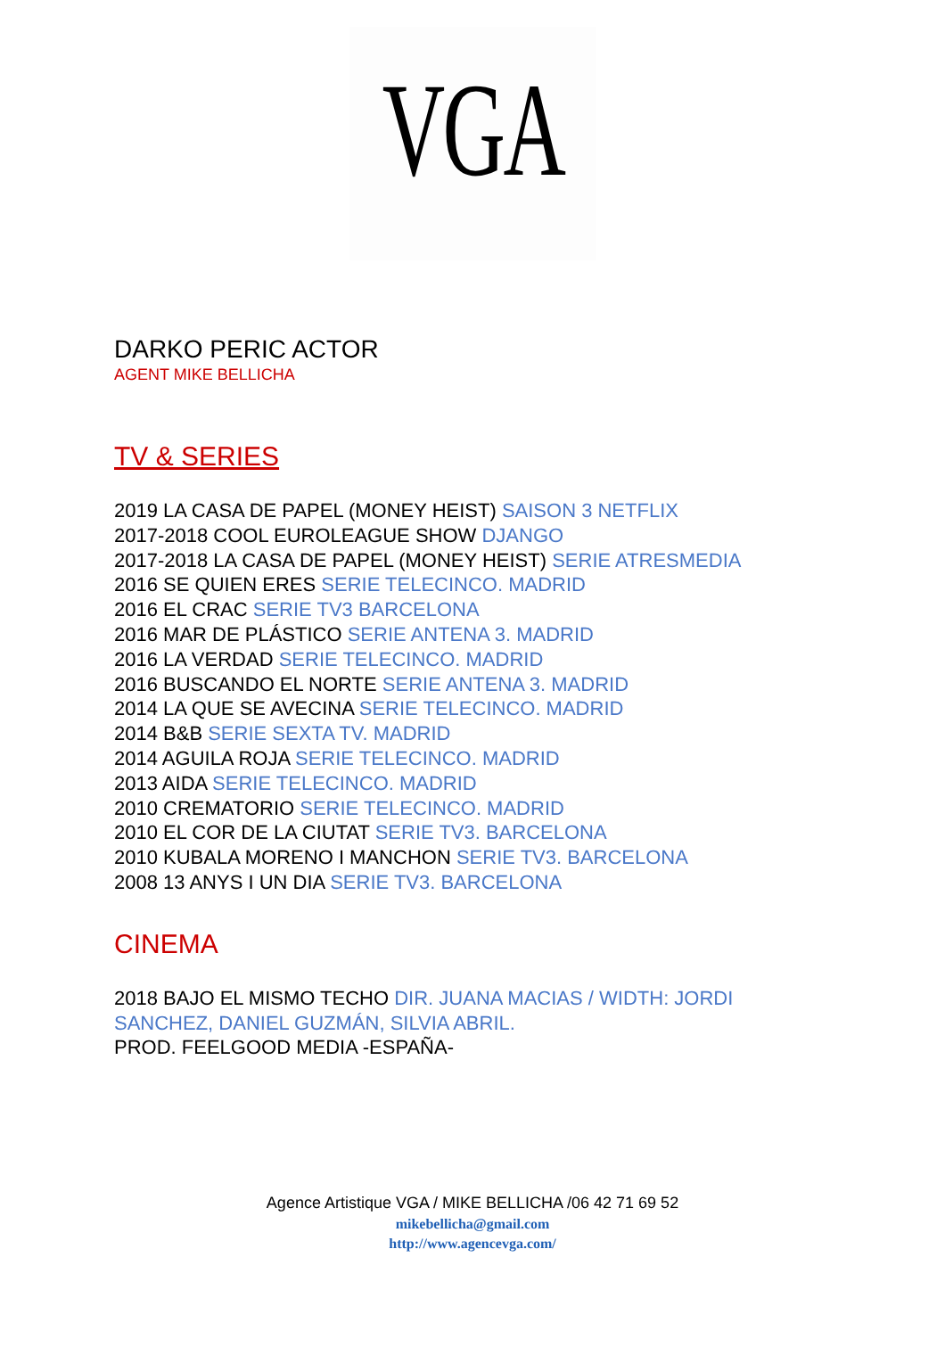VGA
DARKO PERIC ACTOR
AGENT MIKE BELLICHA
TV & SERIES
2019 LA CASA DE PAPEL (MONEY HEIST) SAISON 3 NETFLIX
2017-2018 COOL EUROLEAGUE SHOW DJANGO
2017-2018 LA CASA DE PAPEL (MONEY HEIST) SERIE ATRESMEDIA
2016 SE QUIEN ERES SERIE TELECINCO. MADRID
2016 EL CRAC SERIE TV3 BARCELONA
2016 MAR DE PLÁSTICO SERIE ANTENA 3. MADRID
2016 LA VERDAD SERIE TELECINCO. MADRID
2016 BUSCANDO EL NORTE SERIE ANTENA 3. MADRID
2014 LA QUE SE AVECINA SERIE TELECINCO. MADRID
2014 B&B SERIE SEXTA TV. MADRID
2014 AGUILA ROJA SERIE TELECINCO. MADRID
2013 AIDA SERIE TELECINCO. MADRID
2010 CREMATORIO SERIE TELECINCO. MADRID
2010 EL COR DE LA CIUTAT SERIE TV3. BARCELONA
2010 KUBALA MORENO I MANCHON SERIE TV3. BARCELONA
2008 13 ANYS I UN DIA SERIE TV3. BARCELONA
CINEMA
2018 BAJO EL MISMO TECHO DIR. JUANA MACIAS / WIDTH: JORDI
SANCHEZ, DANIEL GUZMÁN, SILVIA ABRIL.
PROD. FEELGOOD MEDIA -ESPAÑA-
Agence Artistique VGA / MIKE BELLICHA /06 42 71 69 52
mikebellicha@gmail.com
http://www.agencevga.com/